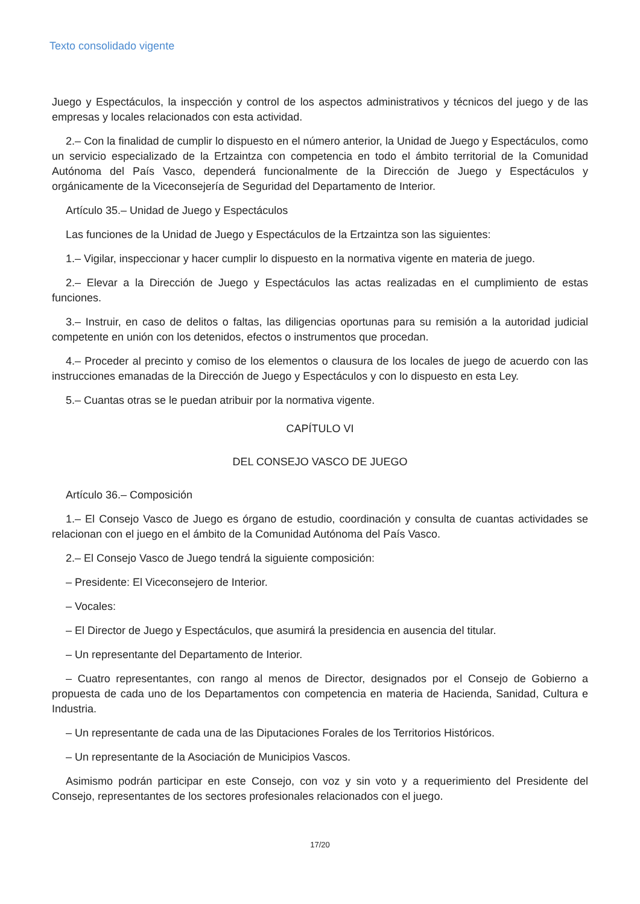Texto consolidado vigente
Juego y Espectáculos, la inspección y control de los aspectos administrativos y técnicos del juego y de las empresas y locales relacionados con esta actividad.
2.– Con la finalidad de cumplir lo dispuesto en el número anterior, la Unidad de Juego y Espectáculos, como un servicio especializado de la Ertzaintza con competencia en todo el ámbito territorial de la Comunidad Autónoma del País Vasco, dependerá funcionalmente de la Dirección de Juego y Espectáculos y orgánicamente de la Viceconsejería de Seguridad del Departamento de Interior.
Artículo 35.– Unidad de Juego y Espectáculos
Las funciones de la Unidad de Juego y Espectáculos de la Ertzaintza son las siguientes:
1.– Vigilar, inspeccionar y hacer cumplir lo dispuesto en la normativa vigente en materia de juego.
2.– Elevar a la Dirección de Juego y Espectáculos las actas realizadas en el cumplimiento de estas funciones.
3.– Instruir, en caso de delitos o faltas, las diligencias oportunas para su remisión a la autoridad judicial competente en unión con los detenidos, efectos o instrumentos que procedan.
4.– Proceder al precinto y comiso de los elementos o clausura de los locales de juego de acuerdo con las instrucciones emanadas de la Dirección de Juego y Espectáculos y con lo dispuesto en esta Ley.
5.– Cuantas otras se le puedan atribuir por la normativa vigente.
CAPÍTULO VI
DEL CONSEJO VASCO DE JUEGO
Artículo 36.– Composición
1.– El Consejo Vasco de Juego es órgano de estudio, coordinación y consulta de cuantas actividades se relacionan con el juego en el ámbito de la Comunidad Autónoma del País Vasco.
2.– El Consejo Vasco de Juego tendrá la siguiente composición:
– Presidente: El Viceconsejero de Interior.
– Vocales:
– El Director de Juego y Espectáculos, que asumirá la presidencia en ausencia del titular.
– Un representante del Departamento de Interior.
– Cuatro representantes, con rango al menos de Director, designados por el Consejo de Gobierno a propuesta de cada uno de los Departamentos con competencia en materia de Hacienda, Sanidad, Cultura e Industria.
– Un representante de cada una de las Diputaciones Forales de los Territorios Históricos.
– Un representante de la Asociación de Municipios Vascos.
Asimismo podrán participar en este Consejo, con voz y sin voto y a requerimiento del Presidente del Consejo, representantes de los sectores profesionales relacionados con el juego.
17/20